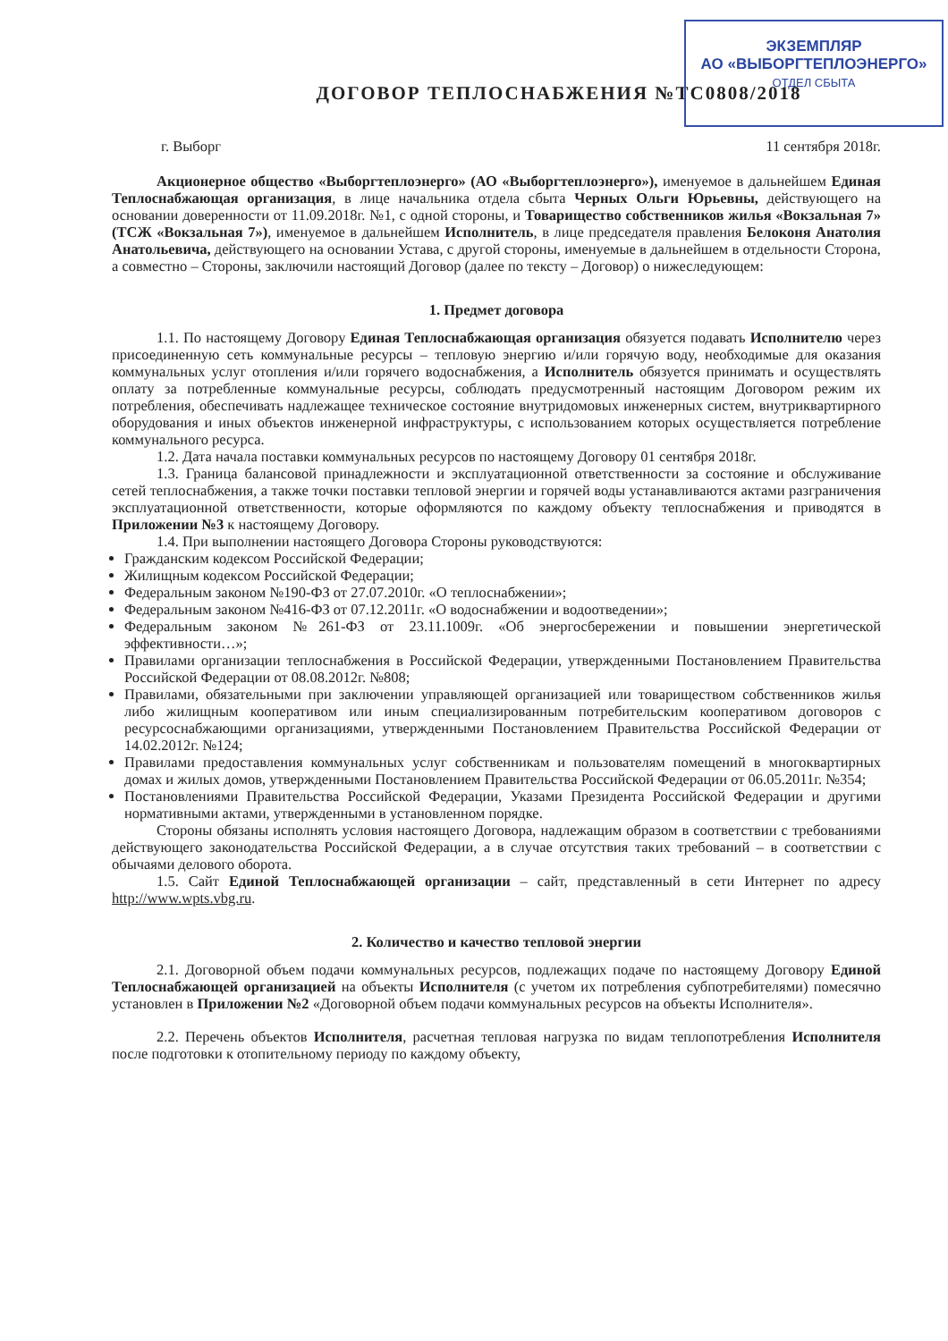ЭКЗЕМПЛЯР
АО «ВЫБОРГТЕПЛОЭНЕРГО»
ОТДЕЛ СБЫТА
ДОГОВОР ТЕПЛОСНАБЖЕНИЯ №ТС0808/2018
г. Выборг 11 сентября 2018г.
Акционерное общество «Выборгтеплоэнерго» (АО «Выборгтеплоэнерго»), именуемое в дальнейшем Единая Теплоснабжающая организация, в лице начальника отдела сбыта Черных Ольги Юрьевны, действующего на основании доверенности от 11.09.2018г. №1, с одной стороны, и Товарищество собственников жилья «Вокзальная 7» (ТСЖ «Вокзальная 7»), именуемое в дальнейшем Исполнитель, в лице председателя правления Белоконя Анатолия Анатольевича, действующего на основании Устава, с другой стороны, именуемые в дальнейшем в отдельности Сторона, а совместно – Стороны, заключили настоящий Договор (далее по тексту – Договор) о нижеследующем:
1. Предмет договора
1.1. По настоящему Договору Единая Теплоснабжающая организация обязуется подавать Исполнителю через присоединенную сеть коммунальные ресурсы – тепловую энергию и/или горячую воду, необходимые для оказания коммунальных услуг отопления и/или горячего водоснабжения, а Исполнитель обязуется принимать и осуществлять оплату за потребленные коммунальные ресурсы, соблюдать предусмотренный настоящим Договором режим их потребления, обеспечивать надлежащее техническое состояние внутридомовых инженерных систем, внутриквартирного оборудования и иных объектов инженерной инфраструктуры, с использованием которых осуществляется потребление коммунального ресурса.
1.2. Дата начала поставки коммунальных ресурсов по настоящему Договору 01 сентября 2018г.
1.3. Граница балансовой принадлежности и эксплуатационной ответственности за состояние и обслуживание сетей теплоснабжения, а также точки поставки тепловой энергии и горячей воды устанавливаются актами разграничения эксплуатационной ответственности, которые оформляются по каждому объекту теплоснабжения и приводятся в Приложении №3 к настоящему Договору.
1.4. При выполнении настоящего Договора Стороны руководствуются:
Гражданским кодексом Российской Федерации;
Жилищным кодексом Российской Федерации;
Федеральным законом №190-ФЗ от 27.07.2010г. «О теплоснабжении»;
Федеральным законом №416-ФЗ от 07.12.2011г. «О водоснабжении и водоотведении»;
Федеральным законом №261-ФЗ от 23.11.1009г. «Об энергосбережении и повышении энергетической эффективности…»;
Правилами организации теплоснабжения в Российской Федерации, утвержденными Постановлением Правительства Российской Федерации от 08.08.2012г. №808;
Правилами, обязательными при заключении управляющей организацией или товариществом собственников жилья либо жилищным кооперативом или иным специализированным потребительским кооперативом договоров с ресурсоснабжающими организациями, утвержденными Постановлением Правительства Российской Федерации от 14.02.2012г. №124;
Правилами предоставления коммунальных услуг собственникам и пользователям помещений в многоквартирных домах и жилых домов, утвержденными Постановлением Правительства Российской Федерации от 06.05.2011г. №354;
Постановлениями Правительства Российской Федерации, Указами Президента Российской Федерации и другими нормативными актами, утвержденными в установленном порядке.
Стороны обязаны исполнять условия настоящего Договора, надлежащим образом в соответствии с требованиями действующего законодательства Российской Федерации, а в случае отсутствия таких требований – в соответствии с обычаями делового оборота.
1.5. Сайт Единой Теплоснабжающей организации – сайт, представленный в сети Интернет по адресу http://www.wpts.vbg.ru.
2. Количество и качество тепловой энергии
2.1. Договорной объем подачи коммунальных ресурсов, подлежащих подаче по настоящему Договору Единой Теплоснабжающей организацией на объекты Исполнителя (с учетом их потребления субпотребителями) помесячно установлен в Приложении №2 «Договорной объем подачи коммунальных ресурсов на объекты Исполнителя».
2.2. Перечень объектов Исполнителя, расчетная тепловая нагрузка по видам теплопотребления Исполнителя после подготовки к отопительному периоду по каждому объекту,